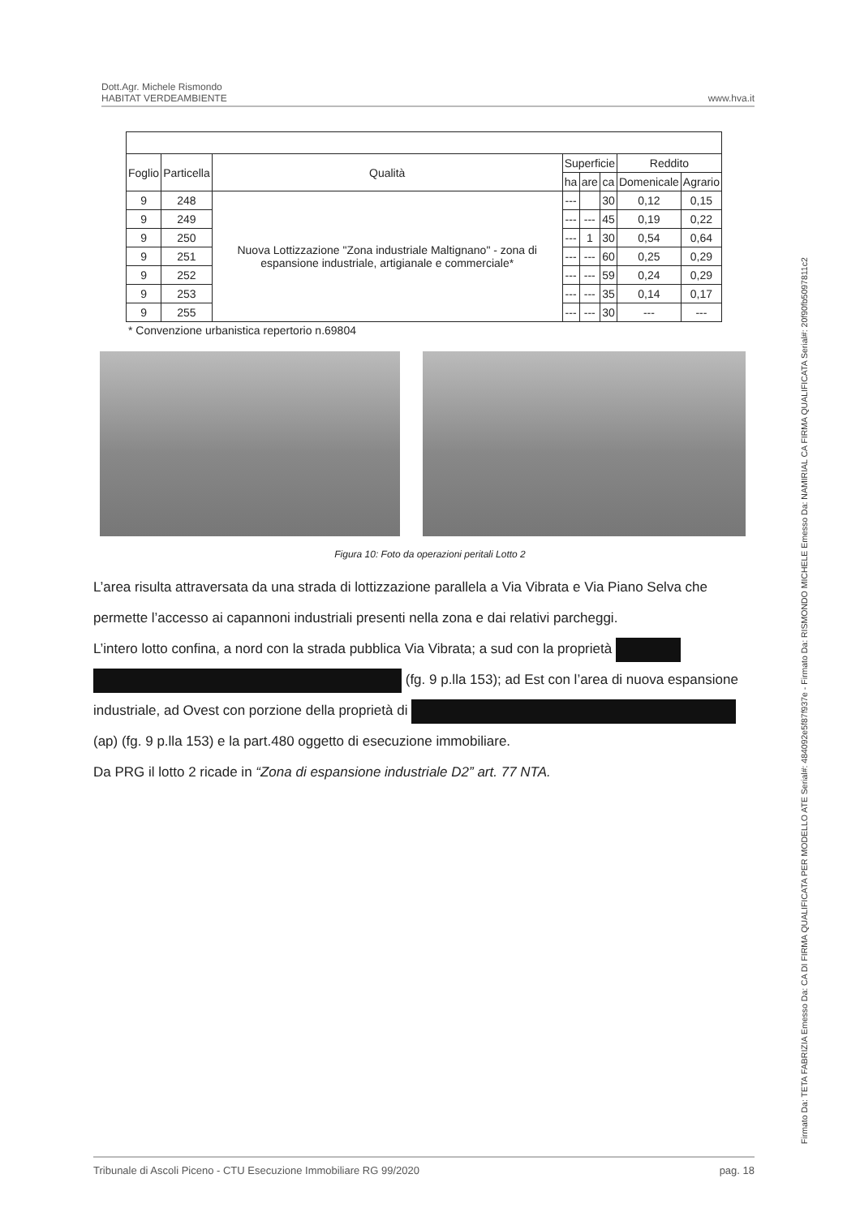Dott.Agr. Michele Rismondo
HABITAT VERDEAMBIENTE
www.hva.it
| Foglio | Particella | Qualità | Superficie | | | Reddito | |
| --- | --- | --- | --- | --- | --- | --- | --- |
| | | | ha | are | ca | Domenicale | Agrario |
| 9 | 248 | Nuova Lottizzazione "Zona industriale Maltignano" - zona di espansione industriale, artigianale e commerciale* | --- | | 30 | 0,12 | 0,15 |
| 9 | 249 | | --- | --- | 45 | 0,19 | 0,22 |
| 9 | 250 | | --- | 1 | 30 | 0,54 | 0,64 |
| 9 | 251 | | --- | --- | 60 | 0,25 | 0,29 |
| 9 | 252 | | --- | --- | 59 | 0,24 | 0,29 |
| 9 | 253 | | --- | --- | 35 | 0,14 | 0,17 |
| 9 | 255 | | --- | --- | 30 | --- | --- |
* Convenzione urbanistica repertorio n.69804
Figura 10: Foto da operazioni peritali Lotto 2
L’area risulta attraversata da una strada di lottizzazione parallela a Via Vibrata e Via Piano Selva che permette l’accesso ai capannoni industriali presenti nella zona e dai relativi parcheggi.
L’intero lotto confina, a nord con la strada pubblica Via Vibrata; a sud con la proprietà
(fg. 9 p.lla 153); ad Est con l’area di nuova espansione industriale, ad Ovest con porzione della proprietà di
(ap) (fg. 9 p.lla 153) e la part.480 oggetto di esecuzione immobiliare.
Da PRG il lotto 2 ricade in “Zona di espansione industriale D2” art. 77 NTA.
Tribunale di Ascoli Piceno - CTU Esecuzione Immobiliare RG 99/2020 pag. 18
Firmato Da: TETA FABRIZIA Emesso Da: CA DI FIRMA QUALIFICATA PER MODELLO ATE Serial#: 484092e5f87f937e - Firmato Da: RISMONDO MICHELE Emesso Da: NAMIRIAL CA FIRMA QUALIFICATA Serial#: 20f90fb5097811c2